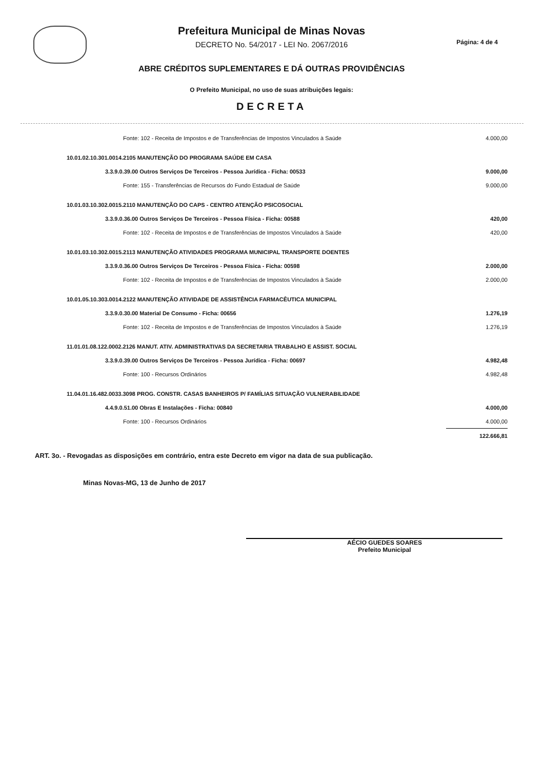Prefeitura Municipal de Minas Novas
DECRETO No. 54/2017 - LEI No. 2067/2016
ABRE CRÉDITOS SUPLEMENTARES E DÁ OUTRAS PROVIDÊNCIAS
O Prefeito Municipal, no uso de suas atribuições legais:
DECRETA
Página: 4 de 4
| Fonte: 102 - Receita de Impostos e de Transferências de Impostos Vinculados à Saúde | 4.000,00 |
| 10.01.02.10.301.0014.2105 MANUTENÇÃO DO PROGRAMA SAÚDE EM CASA | |
| 3.3.9.0.39.00 Outros Serviços De Terceiros - Pessoa Jurídica - Ficha: 00533 | 9.000,00 |
| Fonte: 155 - Transferências de Recursos do Fundo Estadual de Saúde | 9.000,00 |
| 10.01.03.10.302.0015.2110 MANUTENÇÃO DO CAPS - CENTRO ATENÇÃO PSICOSOCIAL | |
| 3.3.9.0.36.00 Outros Serviços De Terceiros - Pessoa Física - Ficha: 00588 | 420,00 |
| Fonte: 102 - Receita de Impostos e de Transferências de Impostos Vinculados à Saúde | 420,00 |
| 10.01.03.10.302.0015.2113 MANUTENÇÃO ATIVIDADES PROGRAMA MUNICIPAL TRANSPORTE DOENTES | |
| 3.3.9.0.36.00 Outros Serviços De Terceiros - Pessoa Física - Ficha: 00598 | 2.000,00 |
| Fonte: 102 - Receita de Impostos e de Transferências de Impostos Vinculados à Saúde | 2.000,00 |
| 10.01.05.10.303.0014.2122 MANUTENÇÃO ATIVIDADE DE ASSISTÊNCIA FARMACÊUTICA MUNICIPAL | |
| 3.3.9.0.30.00 Material De Consumo - Ficha: 00656 | 1.276,19 |
| Fonte: 102 - Receita de Impostos e de Transferências de Impostos Vinculados à Saúde | 1.276,19 |
| 11.01.01.08.122.0002.2126 MANUT. ATIV. ADMINISTRATIVAS DA SECRETARIA TRABALHO E ASSIST. SOCIAL | |
| 3.3.9.0.39.00 Outros Serviços De Terceiros - Pessoa Jurídica - Ficha: 00697 | 4.982,48 |
| Fonte: 100 - Recursos Ordinários | 4.982,48 |
| 11.04.01.16.482.0033.3098 PROG. CONSTR. CASAS BANHEIROS P/ FAMÍLIAS SITUAÇÃO VULNERABILIDADE | |
| 4.4.9.0.51.00 Obras E Instalações - Ficha: 00840 | 4.000,00 |
| Fonte: 100 - Recursos Ordinários | 4.000,00 |
| | 122.666,81 |
ART. 3o. - Revogadas as disposições em contrário, entra este Decreto em vigor na data de sua publicação.
Minas Novas-MG, 13 de Junho de 2017
AÉCIO GUEDES SOARES
Prefeito Municipal